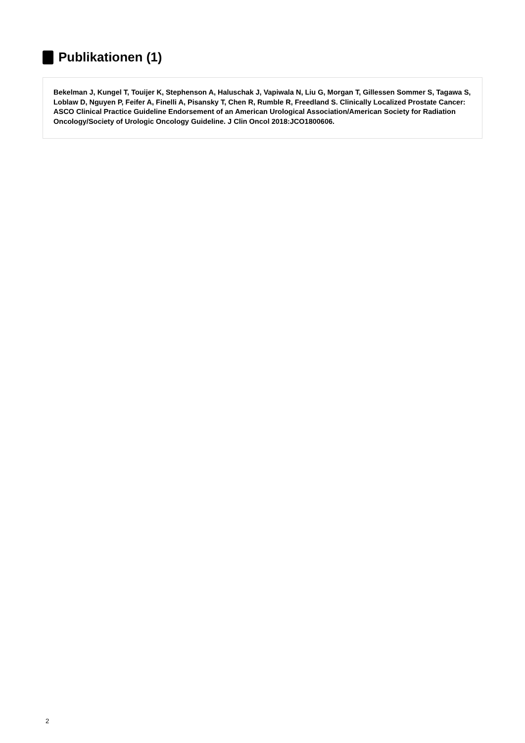Publikationen (1)
Bekelman J, Kungel T, Touijer K, Stephenson A, Haluschak J, Vapiwala N, Liu G, Morgan T, Gillessen Sommer S, Tagawa S, Loblaw D, Nguyen P, Feifer A, Finelli A, Pisansky T, Chen R, Rumble R, Freedland S. Clinically Localized Prostate Cancer: ASCO Clinical Practice Guideline Endorsement of an American Urological Association/American Society for Radiation Oncology/Society of Urologic Oncology Guideline. J Clin Oncol 2018:JCO1800606.
2